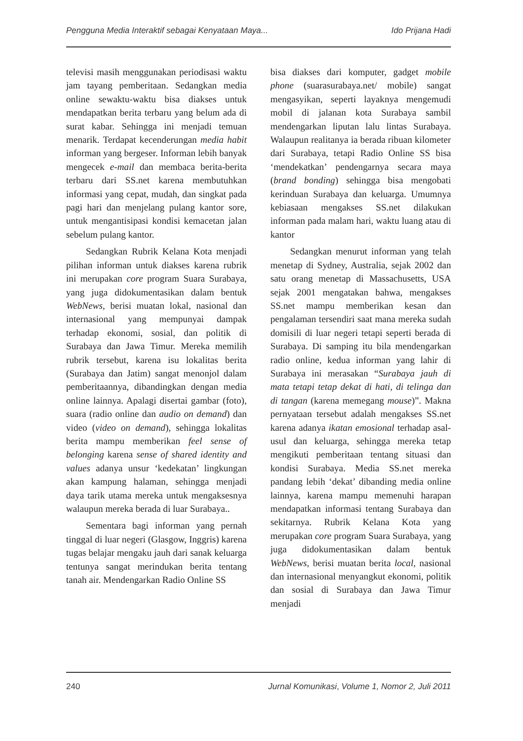Pengguna Media Interaktif sebagai Kenyataan Maya... Ido Prijana Hadi
televisi masih menggunakan periodisasi waktu jam tayang pemberitaan. Sedangkan media online sewaktu-waktu bisa diakses untuk mendapatkan berita terbaru yang belum ada di surat kabar. Sehingga ini menjadi temuan menarik. Terdapat kecenderungan media habit informan yang bergeser. Informan lebih banyak mengecek e-mail dan membaca berita-berita terbaru dari SS.net karena membutuhkan informasi yang cepat, mudah, dan singkat pada pagi hari dan menjelang pulang kantor sore, untuk mengantisipasi kondisi kemacetan jalan sebelum pulang kantor.
Sedangkan Rubrik Kelana Kota menjadi pilihan informan untuk diakses karena rubrik ini merupakan core program Suara Surabaya, yang juga didokumentasikan dalam bentuk WebNews, berisi muatan lokal, nasional dan internasional yang mempunyai dampak terhadap ekonomi, sosial, dan politik di Surabaya dan Jawa Timur. Mereka memilih rubrik tersebut, karena isu lokalitas berita (Surabaya dan Jatim) sangat menonjol dalam pemberitaannya, dibandingkan dengan media online lainnya. Apalagi disertai gambar (foto), suara (radio online dan audio on demand) dan video (video on demand), sehingga lokalitas berita mampu memberikan feel sense of belonging karena sense of shared identity and values adanya unsur ‘kedekatan’ lingkungan akan kampung halaman, sehingga menjadi daya tarik utama mereka untuk mengaksesnya walaupun mereka berada di luar Surabaya..
Sementara bagi informan yang pernah tinggal di luar negeri (Glasgow, Inggris) karena tugas belajar mengaku jauh dari sanak keluarga tentunya sangat merindukan berita tentang tanah air. Mendengarkan Radio Online SS
bisa diakses dari komputer, gadget mobile phone (suarasurabaya.net/ mobile) sangat mengasyikan, seperti layaknya mengemudi mobil di jalanan kota Surabaya sambil mendengarkan liputan lalu lintas Surabaya. Walaupun realitanya ia berada ribuan kilometer dari Surabaya, tetapi Radio Online SS bisa ‘mendekatkan’ pendengarnya secara maya (brand bonding) sehingga bisa mengobati kerinduan Surabaya dan keluarga. Umumnya kebiasaan mengakses SS.net dilakukan informan pada malam hari, waktu luang atau di kantor
Sedangkan menurut informan yang telah menetap di Sydney, Australia, sejak 2002 dan satu orang menetap di Massachusetts, USA sejak 2001 mengatakan bahwa, mengakses SS.net mampu memberikan kesan dan pengalaman tersendiri saat mana mereka sudah domisili di luar negeri tetapi seperti berada di Surabaya. Di samping itu bila mendengarkan radio online, kedua informan yang lahir di Surabaya ini merasakan “Surabaya jauh di mata tetapi tetap dekat di hati, di telinga dan di tangan (karena memegang mouse)”. Makna pernyataan tersebut adalah mengakses SS.net karena adanya ikatan emosional terhadap asal-usul dan keluarga, sehingga mereka tetap mengikuti pemberitaan tentang situasi dan kondisi Surabaya. Media SS.net mereka pandang lebih ‘dekat’ dibanding media online lainnya, karena mampu memenuhi harapan mendapatkan informasi tentang Surabaya dan sekitarnya. Rubrik Kelana Kota yang merupakan core program Suara Surabaya, yang juga didokumentasikan dalam bentuk WebNews, berisi muatan berita local, nasional dan internasional menyangkut ekonomi, politik dan sosial di Surabaya dan Jawa Timur menjadi
240 Jurnal Komunikasi, Volume 1, Nomor 2, Juli 2011